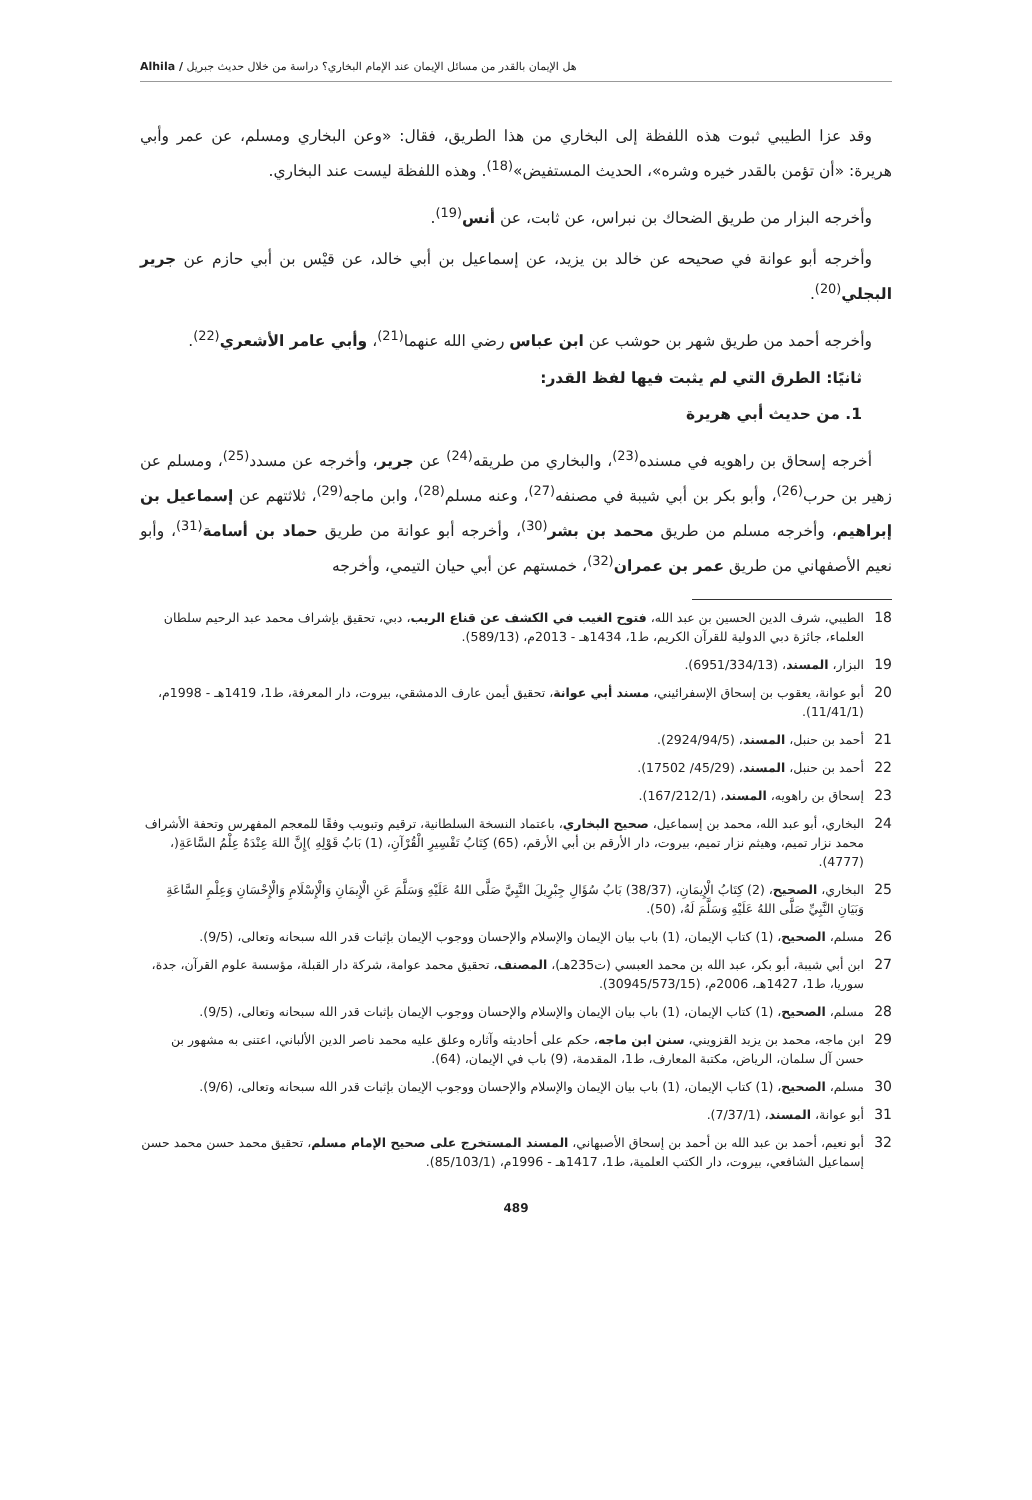Alhila / هل الإيمان بالقدر من مسائل الإيمان عند الإمام البخاري؟ دراسة من خلال حديث جبريل
وقد عزا الطيبي ثبوت هذه اللفظة إلى البخاري من هذا الطريق، فقال: «وعن البخاري ومسلم، عن عمر وأبي هريرة: «أن تؤمن بالقدر خيره وشره»، الحديث المستفيض»<sup>(18)</sup>. وهذه اللفظة ليست عند البخاري.
وأخرجه البزار من طريق الضحاك بن نبراس، عن ثابت، عن أنس<sup>(19)</sup>.
وأخرجه أبو عوانة في صحيحه عن خالد بن يزيد، عن إسماعيل بن أبي خالد، عن قيْس بن أبي حازم عن جرير البجلي<sup>(20)</sup>.
وأخرجه أحمد من طريق شهر بن حوشب عن ابن عباس رضي الله عنهما<sup>(21)</sup>، وأبي عامر الأشعري<sup>(22)</sup>.
ثانيًا: الطرق التي لم يثبت فيها لفظ القدر:
1. من حديث أبي هريرة
أخرجه إسحاق بن راهويه في مسنده<sup>(23)</sup>، والبخاري من طريقه<sup>(24)</sup> عن جرير، وأخرجه عن مسدد<sup>(25)</sup>، ومسلم عن زهير بن حرب<sup>(26)</sup>، وأبو بكر بن أبي شيبة في مصنفه<sup>(27)</sup>، وعنه مسلم<sup>(28)</sup>، وابن ماجه<sup>(29)</sup>، ثلاثتهم عن إسماعيل بن إبراهيم، وأخرجه مسلم من طريق محمد بن بشر<sup>(30)</sup>، وأخرجه أبو عوانة من طريق حماد بن أسامة<sup>(31)</sup>، وأبو نعيم الأصفهاني من طريق عمر بن عمران<sup>(32)</sup>، خمستهم عن أبي حيان التيمي، وأخرجه
18 الطيبي، شرف الدين الحسين بن عبد الله، فتوح الغيب في الكشف عن قناع الريب، دبي، تحقيق بإشراف محمد عبد الرحيم سلطان العلماء، جائزة دبي الدولية للقرآن الكريم، ط1، 1434هـ - 2013م، (589/13).
19 البزار، المسند، (6951/334/13).
20 أبو عوانة، يعقوب بن إسحاق الإسفرائيني، مسند أبي عوانة، تحقيق أيمن عارف الدمشقي، بيروت، دار المعرفة، ط1، 1419هـ - 1998م، (11/41/1).
21 أحمد بن حنبل، المسند، (2924/94/5).
22 أحمد بن حنبل، المسند، (45/29/ 17502).
23 إسحاق بن راهويه، المسند، (167/212/1).
24 البخاري، أبو عبد الله، محمد بن إسماعيل، صحيح البخاري، باعتماد النسخة السلطانية، ترقيم وتبويب وفقًا للمعجم المفهرس وتحفة الأشراف محمد نزار تميم، وهيثم نزار تميم، بيروت، دار الأرقم بن أبي الأرقم، (65) كِتَابُ تَفْسِيرِ الْقُرْآنِ، (1) بَابُ قَوْلِهِ )إِنَّ اللهَ عِنْدَهُ عِلْمُ السَّاعَةِ(، (4777).
25 البخاري، الصحيح، (2) كِتَابُ الْإِيمَانِ، (38/37) بَابُ سُؤَالِ جِبْرِيلَ النَّبِيَّ صَلَّى اللهُ عَلَيْهِ وَسَلَّمَ عَنِ الْإِيمَانِ وَالْإِسْلَامِ وَالْإِحْسَانِ وَعِلْمِ السَّاعَةِ وَبَيَانِ النَّبِيِّ صَلَّى اللهُ عَلَيْهِ وَسَلَّمَ لَهُ، (50).
26 مسلم، الصحيح، (1) كتاب الإيمان، (1) باب بيان الإيمان والإسلام والإحسان ووجوب الإيمان بإثبات قدر الله سبحانه وتعالى، (9/5).
27 ابن أبي شيبة، أبو بكر، عبد الله بن محمد العبسي (ت235هـ)، المصنف، تحقيق محمد عوامة، شركة دار القبلة، مؤسسة علوم القرآن، جدة، سوريا، ط1، 1427هـ، 2006م، (30945/573/15).
28 مسلم، الصحيح، (1) كتاب الإيمان، (1) باب بيان الإيمان والإسلام والإحسان ووجوب الإيمان بإثبات قدر الله سبحانه وتعالى، (9/5).
29 ابن ماجه، محمد بن يزيد القزويني، سنن ابن ماجه، حكم على أحاديثه وآثاره وعلق عليه محمد ناصر الدين الألباني، اعتنى به مشهور بن حسن آل سلمان، الرياض، مكتبة المعارف، ط1، المقدمة، (9) باب في الإيمان، (64).
30 مسلم، الصحيح، (1) كتاب الإيمان، (1) باب بيان الإيمان والإسلام والإحسان ووجوب الإيمان بإثبات قدر الله سبحانه وتعالى، (9/6).
31 أبو عوانة، المسند، (7/37/1).
32 أبو نعيم، أحمد بن عبد الله بن أحمد بن إسحاق الأصبهاني، المسند المستخرج على صحيح الإمام مسلم، تحقيق محمد حسن محمد حسن إسماعيل الشافعي، بيروت، دار الكتب العلمية، ط1، 1417هـ - 1996م، (85/103/1).
489